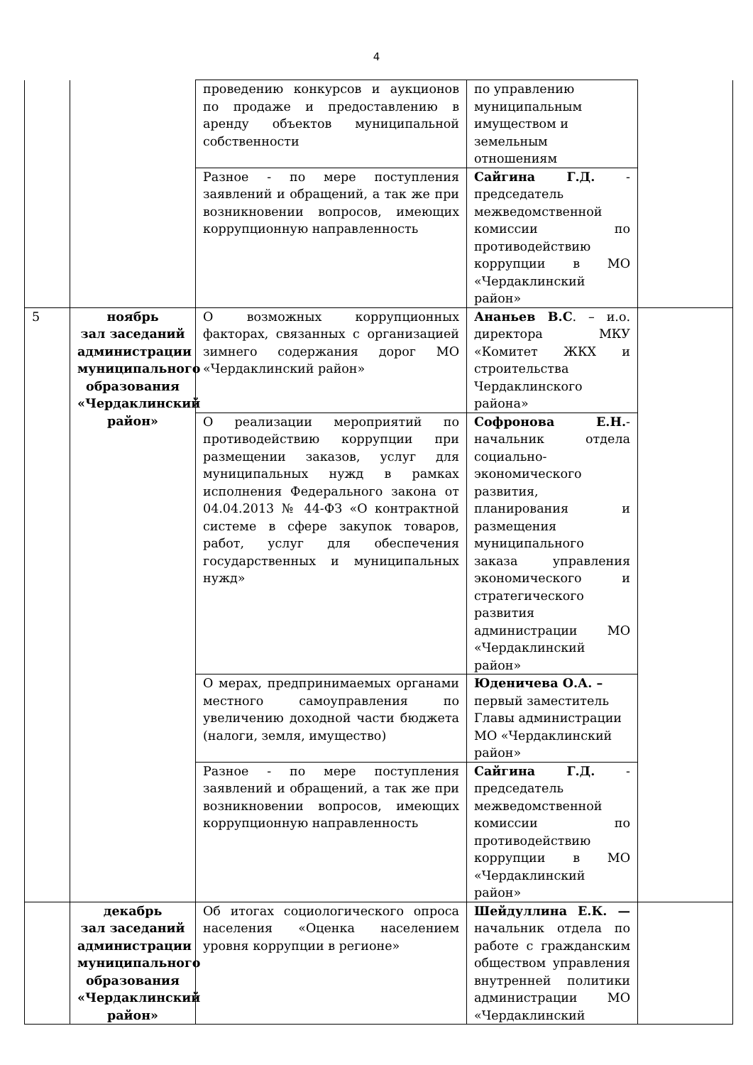4
| | | проведению конкурсов и аукционов по продаже и предоставлению в аренду объектов муниципальной собственности | по управлению муниципальным имуществом и земельным отношениям | |
| | | Разное - по мере поступления заявлений и обращений, а так же при возникновении вопросов, имеющих коррупционную направленность | Сайгина Г.Д. - председатель межведомственной комиссии по противодействию коррупции в МО «Чердаклинский район» | |
| 5 | ноябрь зал заседаний администрации муниципального образования «Чердаклинский район» | О возможных коррупционных факторах, связанных с организацией зимнего содержания дорог МО «Чердаклинский район» | Ананьев В.С . – и.о. директора МКУ «Комитет ЖКХ и строительства Чердаклинского района» | |
| | | О реализации мероприятий по противодействию коррупции при размещении заказов, услуг для муниципальных нужд в рамках исполнения Федерального закона от 04.04.2013 № 44-ФЗ «О контрактной системе в сфере закупок товаров, работ, услуг для обеспечения государственных и муниципальных нужд» | Софронова Е.Н. - начальник отдела социально-экономического развития, планирования и размещения муниципального заказа управления экономического и стратегического развития администрации МО «Чердаклинский район» | |
| | | О мерах, предпринимаемых органами местного самоуправления по увеличению доходной части бюджета (налоги, земля, имущество) | Юденичева О.А. – первый заместитель Главы администрации МО «Чердаклинский район» | |
| | | Разное - по мере поступления заявлений и обращений, а так же при возникновении вопросов, имеющих коррупционную направленность | Сайгина Г.Д. - председатель межведомственной комиссии по противодействию коррупции в МО «Чердаклинский район» | |
| | декабрь зал заседаний администрации муниципального образования «Чердаклинский район» | Об итогах социологического опроса населения «Оценка населением уровня коррупции в регионе» | Шейдуллина Е.К. — начальник отдела по работе с гражданским обществом управления внутренней политики администрации МО «Чердаклинский | |